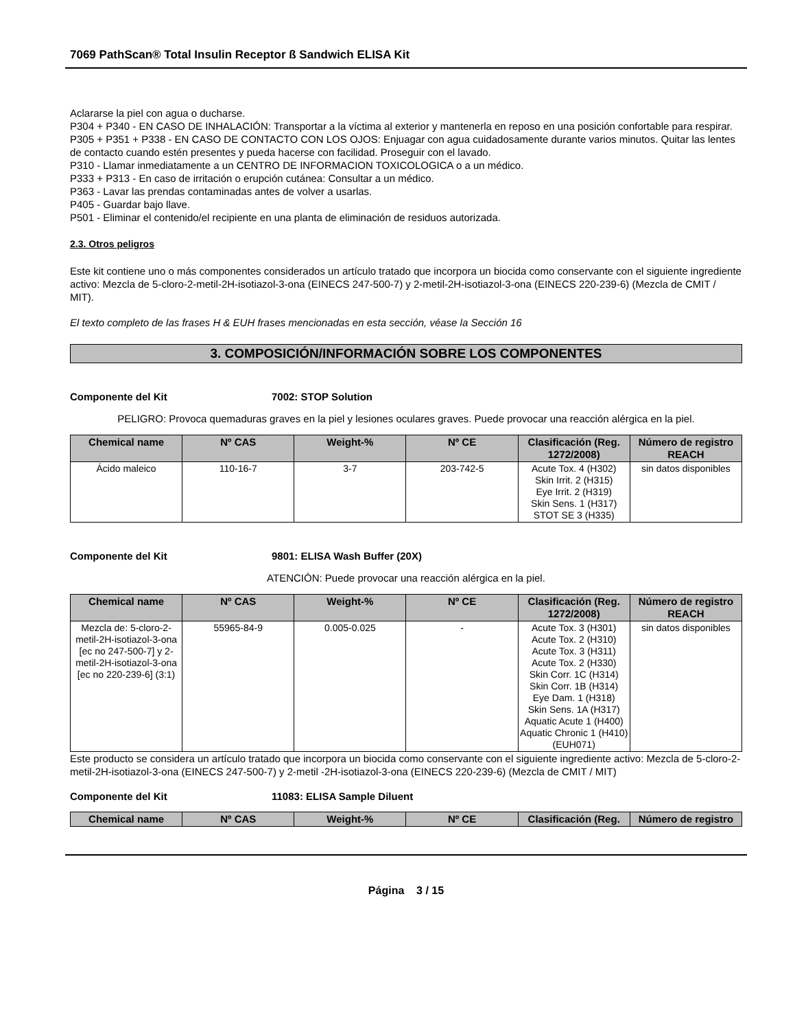7069 PathScan® Total Insulin Receptor ß Sandwich ELISA Kit
Aclararse la piel con agua o ducharse.
P304 + P340 - EN CASO DE INHALACIÓN: Transportar a la víctima al exterior y mantenerla en reposo en una posición confortable para respirar.
P305 + P351 + P338 - EN CASO DE CONTACTO CON LOS OJOS: Enjuagar con agua cuidadosamente durante varios minutos. Quitar las lentes de contacto cuando estén presentes y pueda hacerse con facilidad. Proseguir con el lavado.
P310 - Llamar inmediatamente a un CENTRO DE INFORMACION TOXICOLOGICA o a un médico.
P333 + P313 - En caso de irritación o erupción cutánea: Consultar a un médico.
P363 - Lavar las prendas contaminadas antes de volver a usarlas.
P405 - Guardar bajo llave.
P501 - Eliminar el contenido/el recipiente en una planta de eliminación de residuos autorizada.
2.3. Otros peligros
Este kit contiene uno o más componentes considerados un artículo tratado que incorpora un biocida como conservante con el siguiente ingrediente activo: Mezcla de 5-cloro-2-metil-2H-isotiazol-3-ona (EINECS 247-500-7) y 2-metil-2H-isotiazol-3-ona (EINECS 220-239-6) (Mezcla de CMIT / MIT).
El texto completo de las frases H & EUH frases mencionadas en esta sección, véase la Sección 16
3. COMPOSICIÓN/INFORMACIÓN SOBRE LOS COMPONENTES
Componente del Kit 7002: STOP Solution
PELIGRO: Provoca quemaduras graves en la piel y lesiones oculares graves. Puede provocar una reacción alérgica en la piel.
| Chemical name | Nº CAS | Weight-% | Nº CE | Clasificación (Reg. 1272/2008) | Número de registro REACH |
| --- | --- | --- | --- | --- | --- |
| Ácido maleico | 110-16-7 | 3-7 | 203-742-5 | Acute Tox. 4 (H302) Skin Irrit. 2 (H315) Eye Irrit. 2 (H319) Skin Sens. 1 (H317) STOT SE 3 (H335) | sin datos disponibles |
Componente del Kit 9801: ELISA Wash Buffer (20X)
ATENCIÓN: Puede provocar una reacción alérgica en la piel.
| Chemical name | Nº CAS | Weight-% | Nº CE | Clasificación (Reg. 1272/2008) | Número de registro REACH |
| --- | --- | --- | --- | --- | --- |
| Mezcla de: 5-cloro-2-metil-2H-isotiazol-3-ona [ec no 247-500-7] y 2-metil-2H-isotiazol-3-ona [ec no 220-239-6] (3:1) | 55965-84-9 | 0.005-0.025 | - | Acute Tox. 3 (H301) Acute Tox. 2 (H310) Acute Tox. 3 (H311) Acute Tox. 2 (H330) Skin Corr. 1C (H314) Skin Corr. 1B (H314) Eye Dam. 1 (H318) Skin Sens. 1A (H317) Aquatic Acute 1 (H400) Aquatic Chronic 1 (H410) (EUH071) | sin datos disponibles |
Este producto se considera un artículo tratado que incorpora un biocida como conservante con el siguiente ingrediente activo: Mezcla de 5-cloro-2-metil-2H-isotiazol-3-ona (EINECS 247-500-7) y 2-metil -2H-isotiazol-3-ona (EINECS 220-239-6) (Mezcla de CMIT / MIT)
Componente del Kit 11083: ELISA Sample Diluent
| Chemical name | Nº CAS | Weight-% | Nº CE | Clasificación (Reg. | Número de registro |
| --- | --- | --- | --- | --- | --- |
Página 3 / 15